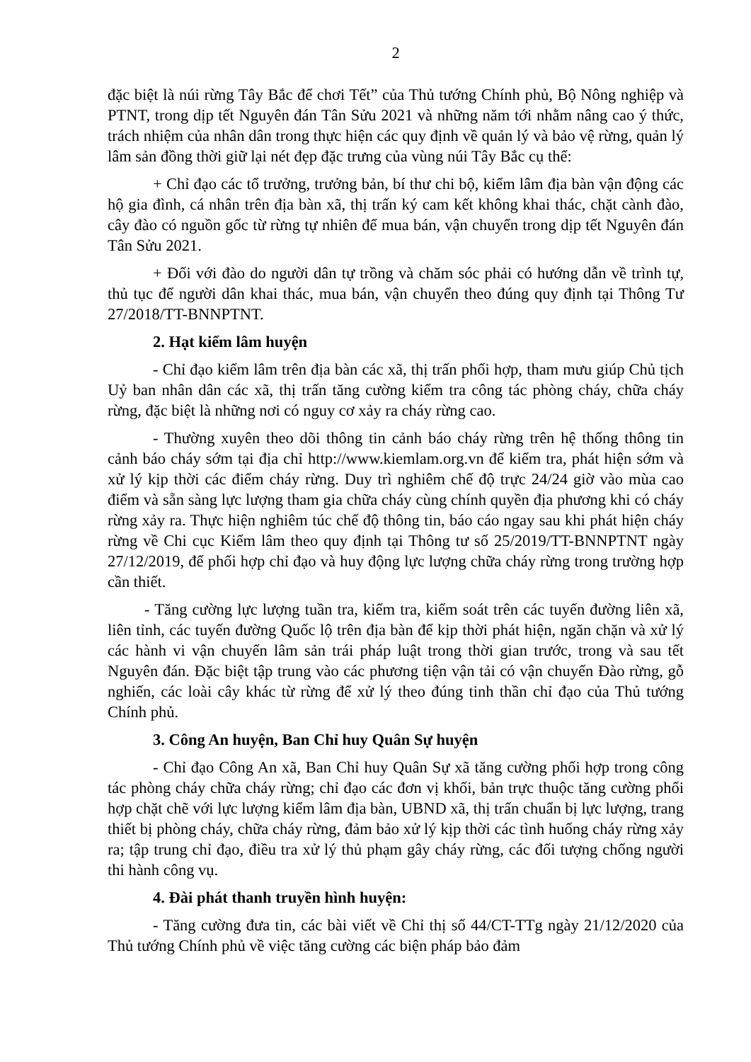2
đặc biệt là núi rừng Tây Bắc để chơi Tết” của Thủ tướng Chính phủ, Bộ Nông nghiệp và PTNT, trong dịp tết Nguyên đán Tân Sửu 2021 và những năm tới nhằm nâng cao ý thức, trách nhiệm của nhân dân trong thực hiện các quy định về quản lý và bảo vệ rừng, quản lý lâm sản đồng thời giữ lại nét đẹp đặc trưng của vùng núi Tây Bắc cụ thể:
+ Chỉ đạo các tổ trưởng, trưởng bản, bí thư chi bộ, kiểm lâm địa bàn vận động các hộ gia đình, cá nhân trên địa bàn xã, thị trấn ký cam kết không khai thác, chặt cành đào, cây đào có nguồn gốc từ rừng tự nhiên để mua bán, vận chuyển trong dịp tết Nguyên đán Tân Sửu 2021.
+ Đối với đào do người dân tự trồng và chăm sóc phải có hướng dẫn về trình tự, thủ tục để người dân khai thác, mua bán, vận chuyển theo đúng quy định tại Thông Tư 27/2018/TT-BNNPTNT.
2. Hạt kiểm lâm huyện
- Chỉ đạo kiểm lâm trên địa bàn các xã, thị trấn phối hợp, tham mưu giúp Chủ tịch Uỷ ban nhân dân các xã, thị trấn tăng cường kiểm tra công tác phòng cháy, chữa cháy rừng, đặc biệt là những nơi có nguy cơ xảy ra cháy rừng cao.
- Thường xuyên theo dõi thông tin cảnh báo cháy rừng trên hệ thống thông tin cảnh báo cháy sớm tại địa chỉ http://www.kiemlam.org.vn để kiểm tra, phát hiện sớm và xử lý kịp thời các điểm cháy rừng. Duy trì nghiêm chế độ trực 24/24 giờ vào mùa cao điểm và sẵn sàng lực lượng tham gia chữa cháy cùng chính quyền địa phương khi có cháy rừng xảy ra. Thực hiện nghiêm túc chế độ thông tin, báo cáo ngay sau khi phát hiện cháy rừng về Chi cục Kiểm lâm theo quy định tại Thông tư số 25/2019/TT-BNNPTNT ngày 27/12/2019, để phối hợp chỉ đạo và huy động lực lượng chữa cháy rừng trong trường hợp cần thiết.
- Tăng cường lực lượng tuần tra, kiểm tra, kiểm soát trên các tuyến đường liên xã, liên tỉnh, các tuyến đường Quốc lộ trên địa bàn để kịp thời phát hiện, ngăn chặn và xử lý các hành vi vận chuyển lâm sản trái pháp luật trong thời gian trước, trong và sau tết Nguyên đán. Đặc biệt tập trung vào các phương tiện vận tải có vận chuyển Đào rừng, gỗ nghiến, các loài cây khác từ rừng để xử lý theo đúng tinh thần chỉ đạo của Thủ tướng Chính phủ.
3. Công An huyện, Ban Chỉ huy Quân Sự huyện
- Chỉ đạo Công An xã, Ban Chỉ huy Quân Sự xã tăng cường phối hợp trong công tác phòng cháy chữa cháy rừng; chỉ đạo các đơn vị khối, bản trực thuộc tăng cường phối hợp chặt chẽ với lực lượng kiểm lâm địa bàn, UBND xã, thị trấn chuẩn bị lực lượng, trang thiết bị phòng cháy, chữa cháy rừng, đảm bảo xử lý kịp thời các tình huống cháy rừng xảy ra; tập trung chỉ đạo, điều tra xử lý thủ phạm gây cháy rừng, các đối tượng chống người thi hành công vụ.
4. Đài phát thanh truyền hình huyện:
- Tăng cường đưa tin, các bài viết về Chỉ thị số 44/CT-TTg ngày 21/12/2020 của Thủ tướng Chính phủ về việc tăng cường các biện pháp bảo đảm